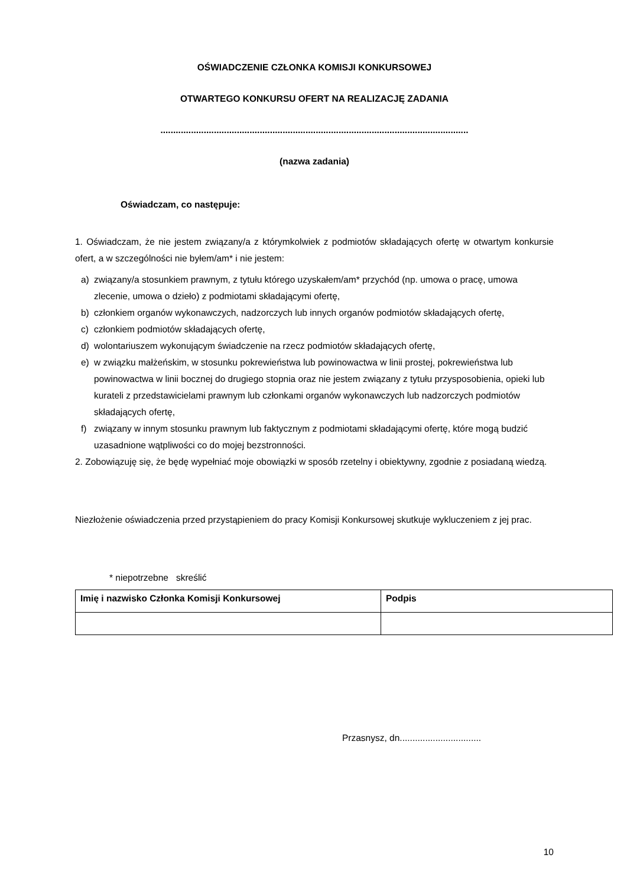OŚWIADCZENIE CZŁONKA KOMISJI KONKURSOWEJ
OTWARTEGO KONKURSU OFERT NA REALIZACJĘ ZADANIA
.........................................................................................................................
(nazwa zadania)
Oświadczam, co następuje:
1. Oświadczam, że nie jestem związany/a z którymkolwiek z podmiotów składających ofertę w otwartym konkursie ofert, a w szczególności nie byłem/am* i nie jestem:
a) związany/a stosunkiem prawnym, z tytułu którego uzyskałem/am* przychód (np. umowa o pracę, umowa zlecenie, umowa o dzieło) z podmiotami składającymi ofertę,
b) członkiem organów wykonawczych, nadzorczych lub innych organów podmiotów składających ofertę,
c) członkiem podmiotów składających ofertę,
d) wolontariuszem wykonującym świadczenie na rzecz podmiotów składających ofertę,
e) w związku małżeńskim, w stosunku pokrewieństwa lub powinowactwa w linii prostej, pokrewieństwa lub powinowactwa w linii bocznej do drugiego stopnia oraz nie jestem związany z tytułu przysposobienia, opieki lub kurateli z przedstawicielami prawnym lub członkami organów wykonawczych lub nadzorczych podmiotów składających ofertę,
f) związany w innym stosunku prawnym lub faktycznym z podmiotami składającymi ofertę, które mogą budzić uzasadnione wątpliwości co do mojej bezstronności.
2. Zobowiązuję się, że będę wypełniać moje obowiązki w sposób rzetelny i obiektywny, zgodnie z posiadaną wiedzą.
Niezłożenie oświadczenia przed przystąpieniem do pracy Komisji Konkursowej skutkuje wykluczeniem z jej prac.
* niepotrzebne skreślić
| Imię i nazwisko Członka Komisji Konkursowej | Podpis |
Przasnysz, dn................................
10